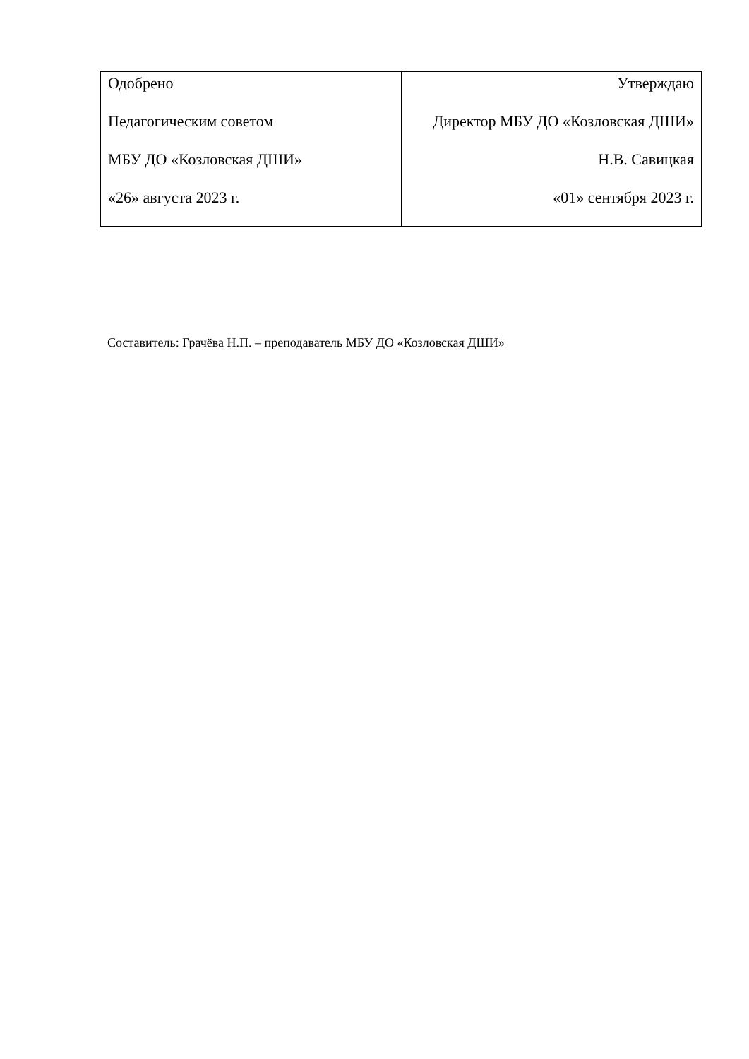| Одобрено Педагогическим советом МБУ ДО «Козловская ДШИ» «26» августа 2023 г. | Утверждаю Директор МБУ ДО «Козловская ДШИ» Н.В. Савицкая «01» сентября 2023 г. |
Составитель: Грачёва Н.П. – преподаватель МБУ ДО «Козловская ДШИ»